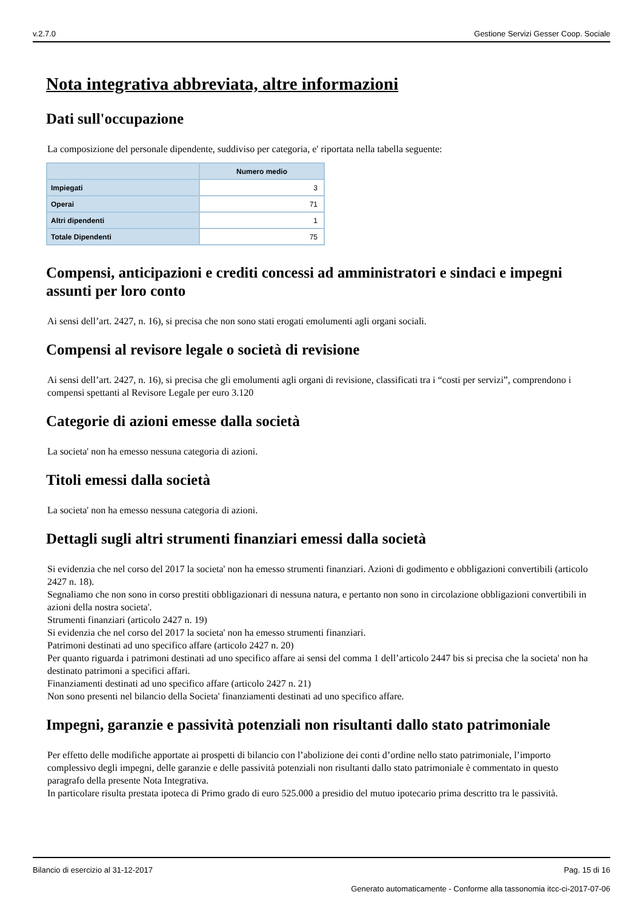v.2.7.0 Gestione Servizi Gesser Coop. Sociale
Nota integrativa abbreviata, altre informazioni
Dati sull'occupazione
La composizione del personale dipendente, suddiviso per categoria, e' riportata nella tabella seguente:
| | Numero medio |
| --- | --- |
| Impiegati | 3 |
| Operai | 71 |
| Altri dipendenti | 1 |
| Totale Dipendenti | 75 |
Compensi, anticipazioni e crediti concessi ad amministratori e sindaci e impegni assunti per loro conto
Ai sensi dell’art. 2427, n. 16), si precisa che non sono stati erogati emolumenti agli organi sociali.
Compensi al revisore legale o società di revisione
Ai sensi dell’art. 2427, n. 16), si precisa che gli emolumenti agli organi di revisione, classificati tra i “costi per servizi”, comprendono i compensi spettanti al Revisore Legale per euro 3.120
Categorie di azioni emesse dalla società
La societa' non ha emesso nessuna categoria di azioni.
Titoli emessi dalla società
La societa' non ha emesso nessuna categoria di azioni.
Dettagli sugli altri strumenti finanziari emessi dalla società
Si evidenzia che nel corso del 2017 la societa' non ha emesso strumenti finanziari. Azioni di godimento e obbligazioni convertibili (articolo 2427 n. 18).
Segnaliamo che non sono in corso prestiti obbligazionari di nessuna natura, e pertanto non sono in circolazione obbligazioni convertibili in azioni della nostra societa'.
Strumenti finanziari (articolo 2427 n. 19)
Si evidenzia che nel corso del 2017 la societa' non ha emesso strumenti finanziari.
Patrimoni destinati ad uno specifico affare (articolo 2427 n. 20)
Per quanto riguarda i patrimoni destinati ad uno specifico affare ai sensi del comma 1 dell’articolo 2447 bis si precisa che la societa' non ha destinato patrimoni a specifici affari.
Finanziamenti destinati ad uno specifico affare (articolo 2427 n. 21)
Non sono presenti nel bilancio della Societa' finanziamenti destinati ad uno specifico affare.
Impegni, garanzie e passività potenziali non risultanti dallo stato patrimoniale
Per effetto delle modifiche apportate ai prospetti di bilancio con l’abolizione dei conti d’ordine nello stato patrimoniale, l’importo complessivo degli impegni, delle garanzie e delle passività potenziali non risultanti dallo stato patrimoniale è commentato in questo paragrafo della presente Nota Integrativa.
In particolare risulta prestata ipoteca di Primo grado di euro 525.000 a presidio del mutuo ipotecario prima descritto tra le passività.
Bilancio di esercizio al 31-12-2017 Pag. 15 di 16
Generato automaticamente - Conforme alla tassonomia itcc-ci-2017-07-06